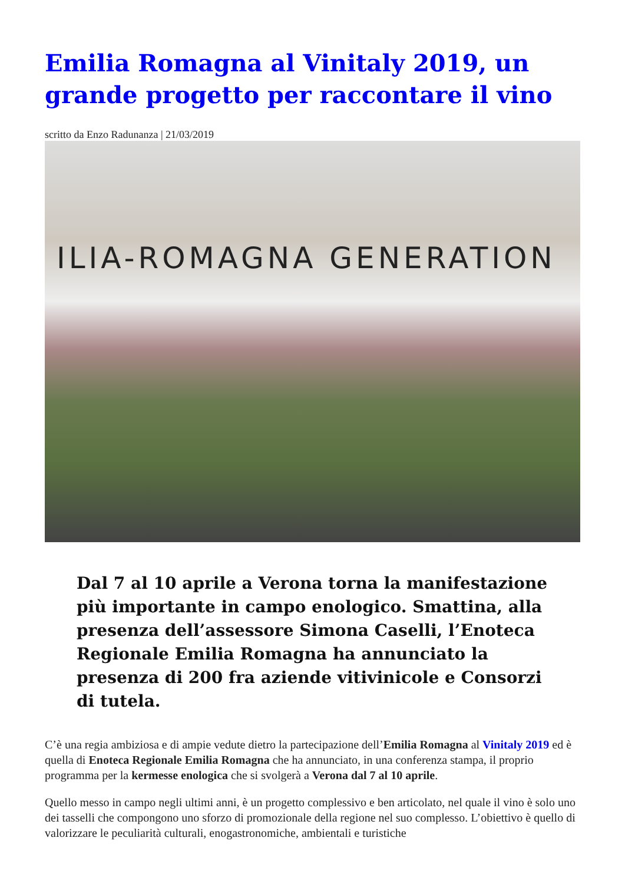Emilia Romagna al Vinitaly 2019, un grande progetto per raccontare il vino
scritto da Enzo Radunanza | 21/03/2019
ILIA-ROMAGNA GENERATION
Dal 7 al 10 aprile a Verona torna la manifestazione più importante in campo enologico. Smattina, alla presenza dell’assessore Simona Caselli, l’Enoteca Regionale Emilia Romagna ha annunciato la presenza di 200 fra aziende vitivinicole e Consorzi di tutela.
C’è una regia ambiziosa e di ampie vedute dietro la partecipazione dell’Emilia Romagna al Vinitaly 2019 ed è quella di Enoteca Regionale Emilia Romagna che ha annunciato, in una conferenza stampa, il proprio programma per la kermesse enologica che si svolgerà a Verona dal 7 al 10 aprile.
Quello messo in campo negli ultimi anni, è un progetto complessivo e ben articolato, nel quale il vino è solo uno dei tasselli che compongono uno sforzo di promozionale della regione nel suo complesso. L’obiettivo è quello di valorizzare le peculiarità culturali, enogastronomiche, ambientali e turistiche